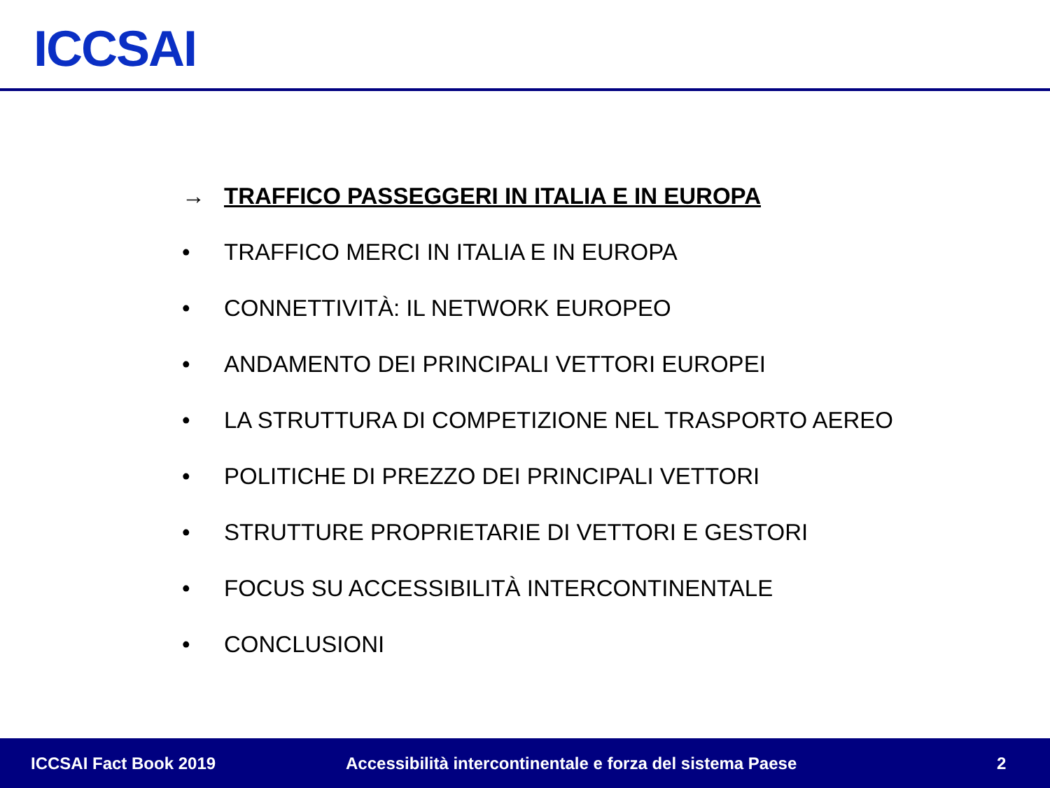ICCSAI
→ TRAFFICO PASSEGGERI IN ITALIA E IN EUROPA
• TRAFFICO MERCI IN ITALIA E IN EUROPA
• CONNETTIVITÀ: IL NETWORK EUROPEO
• ANDAMENTO DEI PRINCIPALI VETTORI EUROPEI
• LA STRUTTURA DI COMPETIZIONE NEL TRASPORTO AEREO
• POLITICHE DI PREZZO DEI PRINCIPALI VETTORI
• STRUTTURE PROPRIETARIE DI VETTORI E GESTORI
• FOCUS SU ACCESSIBILITÀ INTERCONTINENTALE
• CONCLUSIONI
ICCSAI Fact Book 2019 Accessibilità intercontinentale e forza del sistema Paese 2